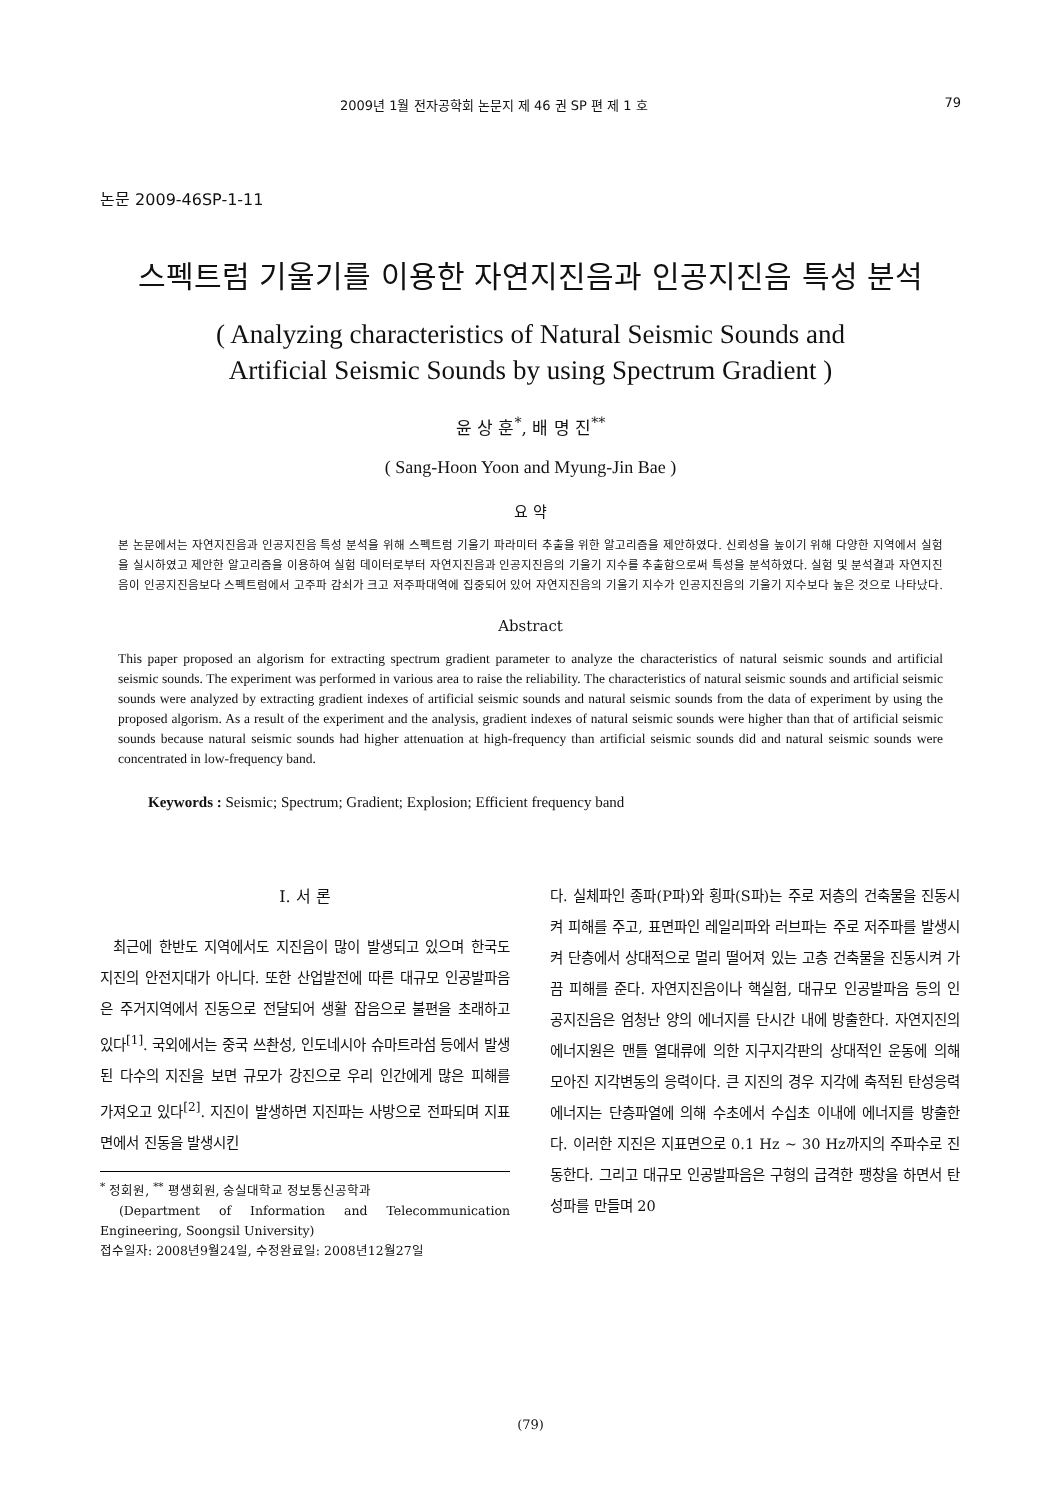2009년 1월 전자공학회 논문지 제 46 권 SP 편 제 1 호 79
논문 2009-46SP-1-11
스펙트럼 기울기를 이용한 자연지진음과 인공지진음 특성 분석
( Analyzing characteristics of Natural Seismic Sounds and
Artificial Seismic Sounds by using Spectrum Gradient )
윤 상 훈<sup>*</sup>, 배 명 진<sup>**</sup>
( Sang-Hoon Yoon and Myung-Jin Bae )
요 약
본 논문에서는 자연지진음과 인공지진음 특성 분석을 위해 스펙트럼 기울기 파라미터 추출을 위한 알고리즘을 제안하였다. 신뢰성을 높이기 위해 다양한 지역에서 실험을 실시하였고 제안한 알고리즘을 이용하여 실험 데이터로부터 자연지진음과 인공지진음의 기울기 지수를 추출함으로써 특성을 분석하였다. 실험 및 분석결과 자연지진음이 인공지진음보다 스펙트럼에서 고주파 감쇠가 크고 저주파대역에 집중되어 있어 자연지진음의 기울기 지수가 인공지진음의 기울기 지수보다 높은 것으로 나타났다.
Abstract
This paper proposed an algorism for extracting spectrum gradient parameter to analyze the characteristics of natural seismic sounds and artificial seismic sounds. The experiment was performed in various area to raise the reliability. The characteristics of natural seismic sounds and artificial seismic sounds were analyzed by extracting gradient indexes of artificial seismic sounds and natural seismic sounds from the data of experiment by using the proposed algorism. As a result of the experiment and the analysis, gradient indexes of natural seismic sounds were higher than that of artificial seismic sounds because natural seismic sounds had higher attenuation at high-frequency than artificial seismic sounds did and natural seismic sounds were concentrated in low-frequency band.
Keywords : Seismic; Spectrum; Gradient; Explosion; Efficient frequency band
I. 서 론
최근에 한반도 지역에서도 지진음이 많이 발생되고 있으며 한국도 지진의 안전지대가 아니다. 또한 산업발전에 따른 대규모 인공발파음은 주거지역에서 진동으로 전달되어 생활 잡음으로 불편을 초래하고 있다<sup>[1]</sup>. 국외에서는 중국 쓰촨성, 인도네시아 슈마트라섬 등에서 발생된 다수의 지진을 보면 규모가 강진으로 우리 인간에게 많은 피해를 가져오고 있다<sup>[2]</sup>. 지진이 발생하면 지진파는 사방으로 전파되며 지표면에서 진동을 발생시킨
<sup>*</sup> 정회원, <sup>**</sup> 평생회원, 숭실대학교 정보통신공학과
(Department of Information and Telecommunication Engineering, Soongsil University)
접수일자: 2008년9월24일, 수정완료일: 2008년12월27일
다. 실체파인 종파(P파)와 횡파(S파)는 주로 저층의 건축물을 진동시켜 피해를 주고, 표면파인 레일리파와 러브파는 주로 저주파를 발생시켜 단층에서 상대적으로 멀리 떨어져 있는 고층 건축물을 진동시켜 가끔 피해를 준다. 자연지진음이나 핵실험, 대규모 인공발파음 등의 인공지진음은 엄청난 양의 에너지를 단시간 내에 방출한다. 자연지진의 에너지원은 맨틀 열대류에 의한 지구지각판의 상대적인 운동에 의해 모아진 지각변동의 응력이다. 큰 지진의 경우 지각에 축적된 탄성응력 에너지는 단층파열에 의해 수초에서 수십초 이내에 에너지를 방출한다. 이러한 지진은 지표면으로 0.1 Hz ~ 30 Hz까지의 주파수로 진동한다. 그리고 대규모 인공발파음은 구형의 급격한 팽창을 하면서 탄성파를 만들며 20
(79)